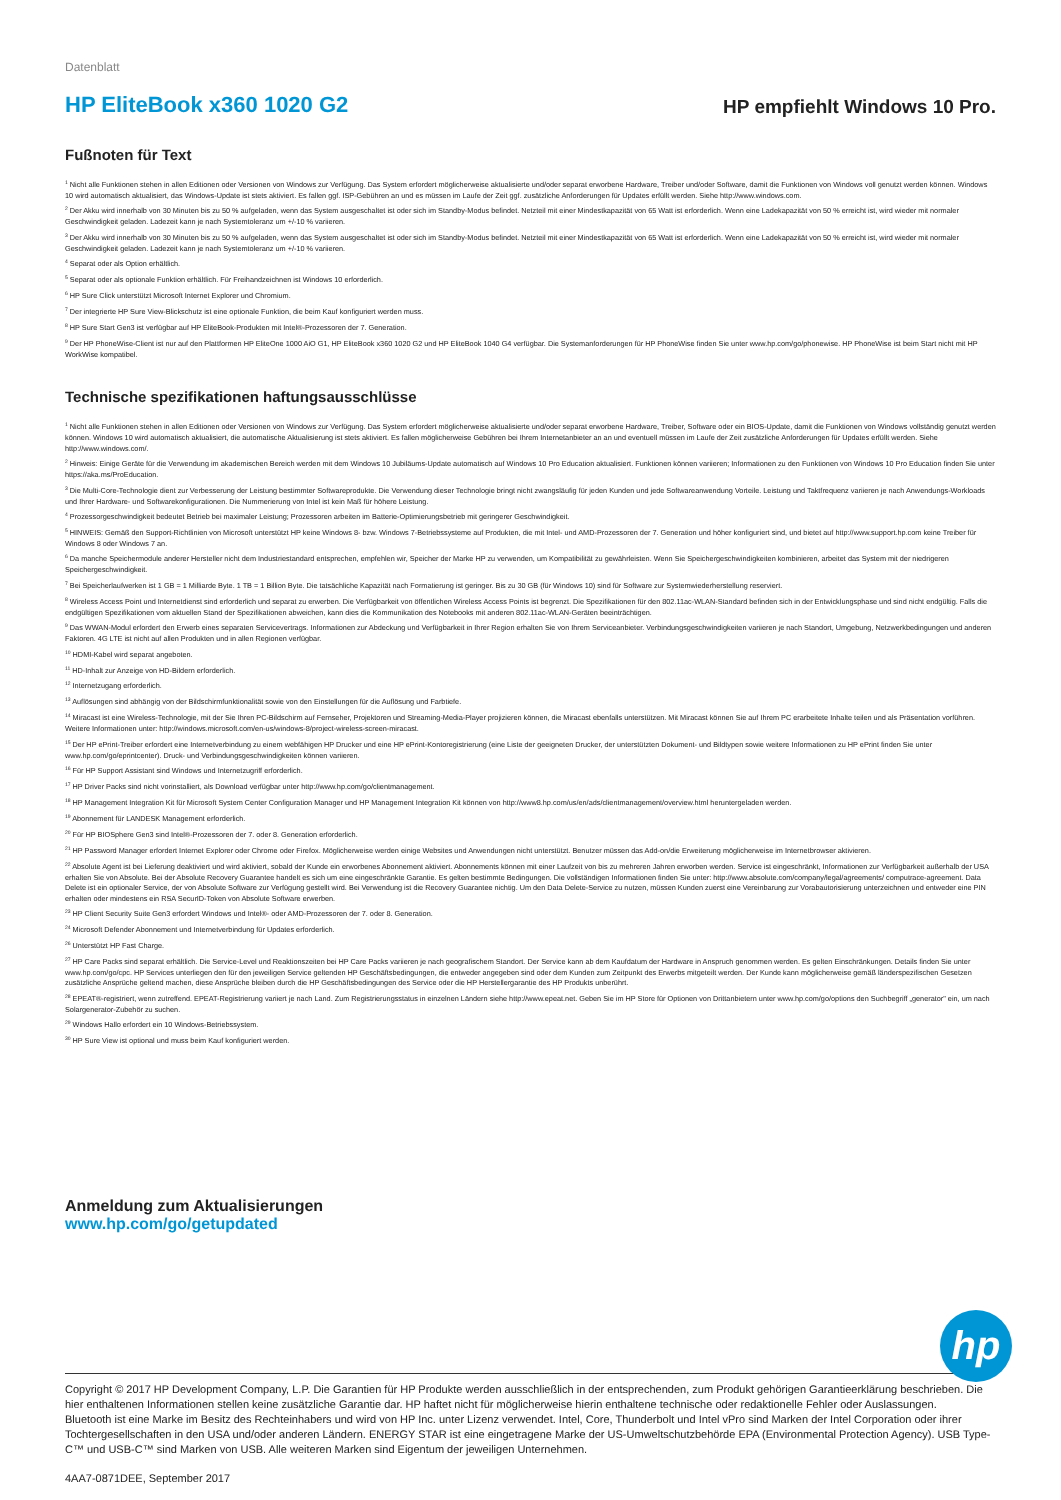Datenblatt
HP EliteBook x360 1020 G2
HP empfiehlt Windows 10 Pro.
Fußnoten für Text
<sup>1</sup> Nicht alle Funktionen stehen in allen Editionen oder Versionen von Windows zur Verfügung. Das System erfordert möglicherweise aktualisierte und/oder separat erworbene Hardware, Treiber und/oder Software, damit die Funktionen von Windows voll genutzt werden können. Windows 10 wird automatisch aktualisiert, das Windows-Update ist stets aktiviert. Es fallen ggf. ISP-Gebühren an und es müssen im Laufe der Zeit ggf. zusätzliche Anforderungen für Updates erfüllt werden. Siehe http://www.windows.com.
<sup>2</sup> Der Akku wird innerhalb von 30 Minuten bis zu 50 % aufgeladen, wenn das System ausgeschaltet ist oder sich im Standby-Modus befindet. Netzteil mit einer Mindestkapazität von 65 Watt ist erforderlich. Wenn eine Ladekapazität von 50 % erreicht ist, wird wieder mit normaler Geschwindigkeit geladen. Ladezeit kann je nach Systemtoleranz um +/-10 % variieren.
<sup>3</sup> Der Akku wird innerhalb von 30 Minuten bis zu 50 % aufgeladen, wenn das System ausgeschaltet ist oder sich im Standby-Modus befindet. Netzteil mit einer Mindestkapazität von 65 Watt ist erforderlich. Wenn eine Ladekapazität von 50 % erreicht ist, wird wieder mit normaler Geschwindigkeit geladen. Ladezeit kann je nach Systemtoleranz um +/-10 % variieren.
<sup>4</sup> Separat oder als Option erhältlich.
<sup>5</sup> Separat oder als optionale Funktion erhältlich. Für Freihandzeichnen ist Windows 10 erforderlich.
<sup>6</sup> HP Sure Click unterstützt Microsoft Internet Explorer und Chromium.
<sup>7</sup> Der integrierte HP Sure View-Blickschutz ist eine optionale Funktion, die beim Kauf konfiguriert werden muss.
<sup>8</sup> HP Sure Start Gen3 ist verfügbar auf HP EliteBook-Produkten mit Intel®-Prozessoren der 7. Generation.
<sup>9</sup> Der HP PhoneWise-Client ist nur auf den Plattformen HP EliteOne 1000 AiO G1, HP EliteBook x360 1020 G2 und HP EliteBook 1040 G4 verfügbar. Die Systemanforderungen für HP PhoneWise finden Sie unter www.hp.com/go/phonewise. HP PhoneWise ist beim Start nicht mit HP WorkWise kompatibel.
Technische spezifikationen haftungsausschlüsse
<sup>1</sup> Nicht alle Funktionen stehen in allen Editionen oder Versionen von Windows zur Verfügung. Das System erfordert möglicherweise aktualisierte und/oder separat erworbene Hardware, Treiber, Software oder ein BIOS-Update, damit die Funktionen von Windows vollständig genutzt werden können. Windows 10 wird automatisch aktualisiert, die automatische Aktualisierung ist stets aktiviert. Es fallen möglicherweise Gebühren bei Ihrem Internetanbieter an an und eventuell müssen im Laufe der Zeit zusätzliche Anforderungen für Updates erfüllt werden. Siehe http://www.windows.com/.
<sup>2</sup> Hinweis: Einige Geräte für die Verwendung im akademischen Bereich werden mit dem Windows 10 Jubiläums-Update automatisch auf Windows 10 Pro Education aktualisiert. Funktionen können variieren; Informationen zu den Funktionen von Windows 10 Pro Education finden Sie unter https://aka.ms/ProEducation.
<sup>3</sup> Die Multi-Core-Technologie dient zur Verbesserung der Leistung bestimmter Softwareprodukte. Die Verwendung dieser Technologie bringt nicht zwangsläufig für jeden Kunden und jede Softwareanwendung Vorteile. Leistung und Taktfrequenz variieren je nach Anwendungs-Workloads und Ihrer Hardware- und Softwarekonfigurationen. Die Nummerierung von Intel ist kein Maß für höhere Leistung.
<sup>4</sup> Prozessorgeschwindigkeit bedeutet Betrieb bei maximaler Leistung; Prozessoren arbeiten im Batterie-Optimierungsbetrieb mit geringerer Geschwindigkeit.
<sup>5</sup> HINWEIS: Gemäß den Support-Richtlinien von Microsoft unterstützt HP keine Windows 8- bzw. Windows 7-Betriebssysteme auf Produkten, die mit Intel- und AMD-Prozessoren der 7. Generation und höher konfiguriert sind, und bietet auf http://www.support.hp.com keine Treiber für Windows 8 oder Windows 7 an.
<sup>6</sup> Da manche Speichermodule anderer Hersteller nicht dem Industriestandard entsprechen, empfehlen wir, Speicher der Marke HP zu verwenden, um Kompatibilität zu gewährleisten. Wenn Sie Speichergeschwindigkeiten kombinieren, arbeitet das System mit der niedrigeren Speichergeschwindigkeit.
<sup>7</sup> Bei Speicherlaufwerken ist 1 GB = 1 Milliarde Byte. 1 TB = 1 Billion Byte. Die tatsächliche Kapazität nach Formatierung ist geringer. Bis zu 30 GB (für Windows 10) sind für Software zur Systemwiederherstellung reserviert.
<sup>8</sup> Wireless Access Point und Internetdienst sind erforderlich und separat zu erwerben. Die Verfügbarkeit von öffentlichen Wireless Access Points ist begrenzt. Die Spezifikationen für den 802.11ac-WLAN-Standard befinden sich in der Entwicklungsphase und sind nicht endgültig. Falls die endgültigen Spezifikationen vom aktuellen Stand der Spezifikationen abweichen, kann dies die Kommunikation des Notebooks mit anderen 802.11ac-WLAN-Geräten beeinträchtigen.
<sup>9</sup> Das WWAN-Modul erfordert den Erwerb eines separaten Servicevertrags. Informationen zur Abdeckung und Verfügbarkeit in Ihrer Region erhalten Sie von Ihrem Serviceanbieter. Verbindungsgeschwindigkeiten variieren je nach Standort, Umgebung, Netzwerkbedingungen und anderen Faktoren. 4G LTE ist nicht auf allen Produkten und in allen Regionen verfügbar.
<sup>10</sup> HDMI-Kabel wird separat angeboten.
<sup>11</sup> HD-Inhalt zur Anzeige von HD-Bildern erforderlich.
<sup>12</sup> Internetzugang erforderlich.
<sup>13</sup> Auflösungen sind abhängig von der Bildschirmfunktionalität sowie von den Einstellungen für die Auflösung und Farbtiefe.
<sup>14</sup> Miracast ist eine Wireless-Technologie, mit der Sie Ihren PC-Bildschirm auf Fernseher, Projektoren und Streaming-Media-Player projizieren können, die Miracast ebenfalls unterstützen. Mit Miracast können Sie auf Ihrem PC erarbeitete Inhalte teilen und als Präsentation vorführen. Weitere Informationen unter: http://windows.microsoft.com/en-us/windows-8/project-wireless-screen-miracast.
<sup>15</sup> Der HP ePrint-Treiber erfordert eine Internetverbindung zu einem webfähigen HP Drucker und eine HP ePrint-Kontoregistrierung (eine Liste der geeigneten Drucker, der unterstützten Dokument- und Bildtypen sowie weitere Informationen zu HP ePrint finden Sie unter www.hp.com/go/eprintcenter). Druck- und Verbindungsgeschwindigkeiten können variieren.
<sup>16</sup> Für HP Support Assistant sind Windows und Internetzugriff erforderlich.
<sup>17</sup> HP Driver Packs sind nicht vorinstalliert, als Download verfügbar unter http://www.hp.com/go/clientmanagement.
<sup>18</sup> HP Management Integration Kit für Microsoft System Center Configuration Manager und HP Management Integration Kit können von http://www8.hp.com/us/en/ads/clientmanagement/overview.html heruntergeladen werden.
<sup>19</sup> Abonnement für LANDESK Management erforderlich.
<sup>20</sup> Für HP BIOSphere Gen3 sind Intel®-Prozessoren der 7. oder 8. Generation erforderlich.
<sup>21</sup> HP Password Manager erfordert Internet Explorer oder Chrome oder Firefox. Möglicherweise werden einige Websites und Anwendungen nicht unterstützt. Benutzer müssen das Add-on/die Erweiterung möglicherweise im Internetbrowser aktivieren.
<sup>22</sup> Absolute Agent ist bei Lieferung deaktiviert und wird aktiviert, sobald der Kunde ein erworbenes Abonnement aktiviert. Abonnements können mit einer Laufzeit von bis zu mehreren Jahren erworben werden. Service ist eingeschränkt, Informationen zur Verfügbarkeit außerhalb der USA erhalten Sie von Absolute. Bei der Absolute Recovery Guarantee handelt es sich um eine eingeschränkte Garantie. Es gelten bestimmte Bedingungen. Die vollständigen Informationen finden Sie unter: http://www.absolute.com/company/legal/agreements/ computrace-agreement. Data Delete ist ein optionaler Service, der von Absolute Software zur Verfügung gestellt wird. Bei Verwendung ist die Recovery Guarantee nichtig. Um den Data Delete-Service zu nutzen, müssen Kunden zuerst eine Vereinbarung zur Vorabautorisierung unterzeichnen und entweder eine PIN erhalten oder mindestens ein RSA SecurID-Token von Absolute Software erwerben.
<sup>23</sup> HP Client Security Suite Gen3 erfordert Windows und Intel®- oder AMD-Prozessoren der 7. oder 8. Generation.
<sup>24</sup> Microsoft Defender Abonnement und Internetverbindung für Updates erforderlich.
<sup>26</sup> Unterstützt HP Fast Charge.
<sup>27</sup> HP Care Packs sind separat erhältlich. Die Service-Level und Reaktionszeiten bei HP Care Packs variieren je nach geografischem Standort. Der Service kann ab dem Kaufdatum der Hardware in Anspruch genommen werden. Es gelten Einschränkungen. Details finden Sie unter www.hp.com/go/cpc. HP Services unterliegen den für den jeweiligen Service geltenden HP Geschäftsbedingungen, die entweder angegeben sind oder dem Kunden zum Zeitpunkt des Erwerbs mitgeteilt werden. Der Kunde kann möglicherweise gemäß länderspezifischen Gesetzen zusätzliche Ansprüche geltend machen, diese Ansprüche bleiben durch die HP Geschäftsbedingungen des Service oder die HP Herstellergarantie des HP Produkts unberührt.
<sup>28</sup> EPEAT®-registriert, wenn zutreffend. EPEAT-Registrierung variiert je nach Land. Zum Registrierungsstatus in einzelnen Ländern siehe http://www.epeat.net. Geben Sie im HP Store für Optionen von Drittanbietern unter www.hp.com/go/options den Suchbegriff „generator" ein, um nach Solargenerator-Zubehör zu suchen.
<sup>29</sup> Windows Hallo erfordert ein 10 Windows-Betriebssystem.
<sup>30</sup> HP Sure View ist optional und muss beim Kauf konfiguriert werden.
Anmeldung zum Aktualisierungen
www.hp.com/go/getupdated
Copyright © 2017 HP Development Company, L.P. Die Garantien für HP Produkte werden ausschließlich in der entsprechenden, zum Produkt gehörigen Garantieerklärung beschrieben. Die hier enthaltenen Informationen stellen keine zusätzliche Garantie dar. HP haftet nicht für möglicherweise hierin enthaltene technische oder redaktionelle Fehler oder Auslassungen.
Bluetooth ist eine Marke im Besitz des Rechteinhabers und wird von HP Inc. unter Lizenz verwendet. Intel, Core, Thunderbolt und Intel vPro sind Marken der Intel Corporation oder ihrer Tochtergesellschaften in den USA und/oder anderen Ländern. ENERGY STAR ist eine eingetragene Marke der US-Umweltschutzbehörde EPA (Environmental Protection Agency). USB Type-C™ und USB-C™ sind Marken von USB. Alle weiteren Marken sind Eigentum der jeweiligen Unternehmen.
4AA7-0871DEE, September 2017
hp